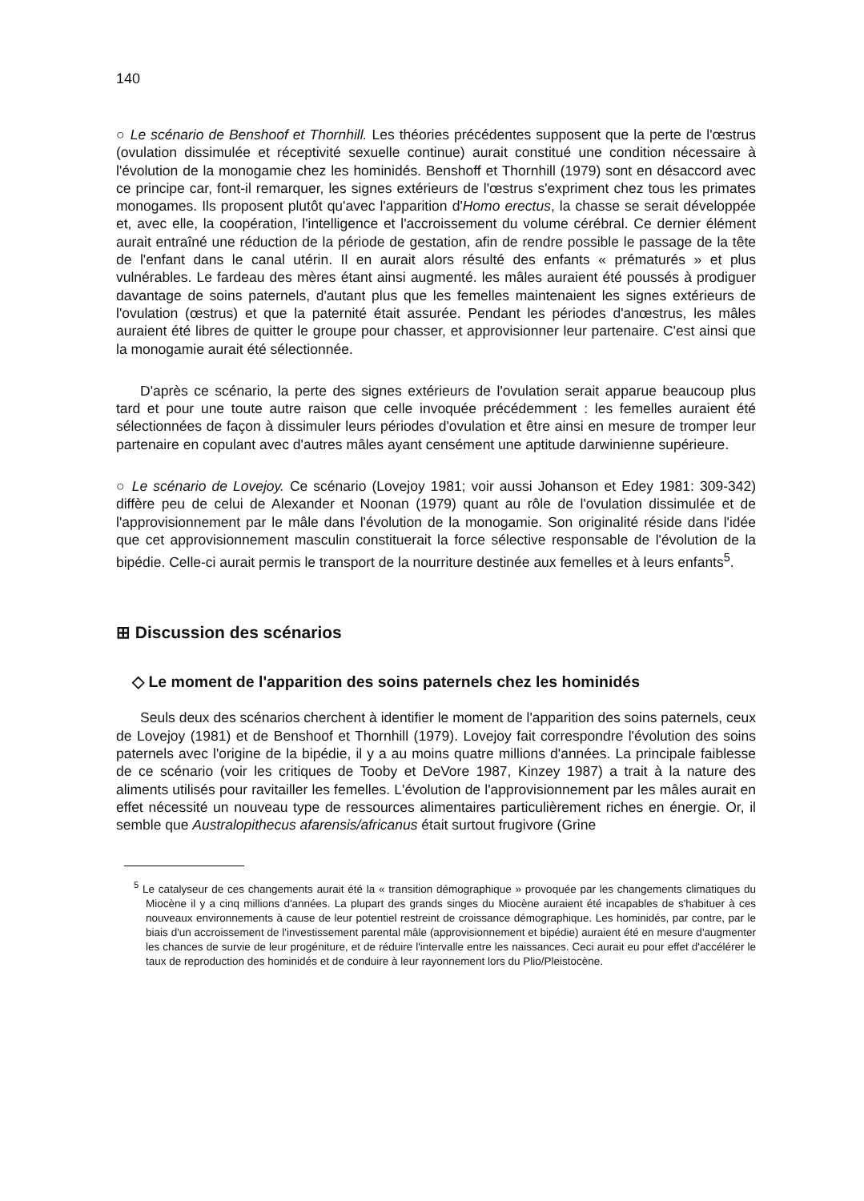140
○ Le scénario de Benshoof et Thornhill. Les théories précédentes supposent que la perte de l'œstrus (ovulation dissimulée et réceptivité sexuelle continue) aurait constitué une condition nécessaire à l'évolution de la monogamie chez les hominidés. Benshoff et Thornhill (1979) sont en désaccord avec ce principe car, font-il remarquer, les signes extérieurs de l'œstrus s'expriment chez tous les primates monogames. Ils proposent plutôt qu'avec l'apparition d'Homo erectus, la chasse se serait développée et, avec elle, la coopération, l'intelligence et l'accroissement du volume cérébral. Ce dernier élément aurait entraîné une réduction de la période de gestation, afin de rendre possible le passage de la tête de l'enfant dans le canal utérin. Il en aurait alors résulté des enfants « prématurés » et plus vulnérables. Le fardeau des mères étant ainsi augmenté. les mâles auraient été poussés à prodiguer davantage de soins paternels, d'autant plus que les femelles maintenaient les signes extérieurs de l'ovulation (œstrus) et que la paternité était assurée. Pendant les périodes d'anœstrus, les mâles auraient été libres de quitter le groupe pour chasser, et approvisionner leur partenaire. C'est ainsi que la monogamie aurait été sélectionnée.
D'après ce scénario, la perte des signes extérieurs de l'ovulation serait apparue beaucoup plus tard et pour une toute autre raison que celle invoquée précédemment : les femelles auraient été sélectionnées de façon à dissimuler leurs périodes d'ovulation et être ainsi en mesure de tromper leur partenaire en copulant avec d'autres mâles ayant censément une aptitude darwinienne supérieure.
○ Le scénario de Lovejoy. Ce scénario (Lovejoy 1981; voir aussi Johanson et Edey 1981: 309-342) diffère peu de celui de Alexander et Noonan (1979) quant au rôle de l'ovulation dissimulée et de l'approvisionnement par le mâle dans l'évolution de la monogamie. Son originalité réside dans l'idée que cet approvisionnement masculin constituerait la force sélective responsable de l'évolution de la bipédie. Celle-ci aurait permis le transport de la nourriture destinée aux femelles et à leurs enfants<sup>5</sup>.
⊞ Discussion des scénarios
◇ Le moment de l'apparition des soins paternels chez les hominidés
Seuls deux des scénarios cherchent à identifier le moment de l'apparition des soins paternels, ceux de Lovejoy (1981) et de Benshoof et Thornhill (1979). Lovejoy fait correspondre l'évolution des soins paternels avec l'origine de la bipédie, il y a au moins quatre millions d'années. La principale faiblesse de ce scénario (voir les critiques de Tooby et DeVore 1987, Kinzey 1987) a trait à la nature des aliments utilisés pour ravitailler les femelles. L'évolution de l'approvisionnement par les mâles aurait en effet nécessité un nouveau type de ressources alimentaires particulièrement riches en énergie. Or, il semble que Australopithecus afarensis/africanus était surtout frugivore (Grine
<sup>5</sup> Le catalyseur de ces changements aurait été la « transition démographique » provoquée par les changements climatiques du Miocène il y a cinq millions d'années. La plupart des grands singes du Miocène auraient été incapables de s'habituer à ces nouveaux environnements à cause de leur potentiel restreint de croissance démographique. Les hominidés, par contre, par le biais d'un accroissement de l'investissement parental mâle (approvisionnement et bipédie) auraient été en mesure d'augmenter les chances de survie de leur progéniture, et de réduire l'intervalle entre les naissances. Ceci aurait eu pour effet d'accélérer le taux de reproduction des hominidés et de conduire à leur rayonnement lors du Plio/Pleistocène.